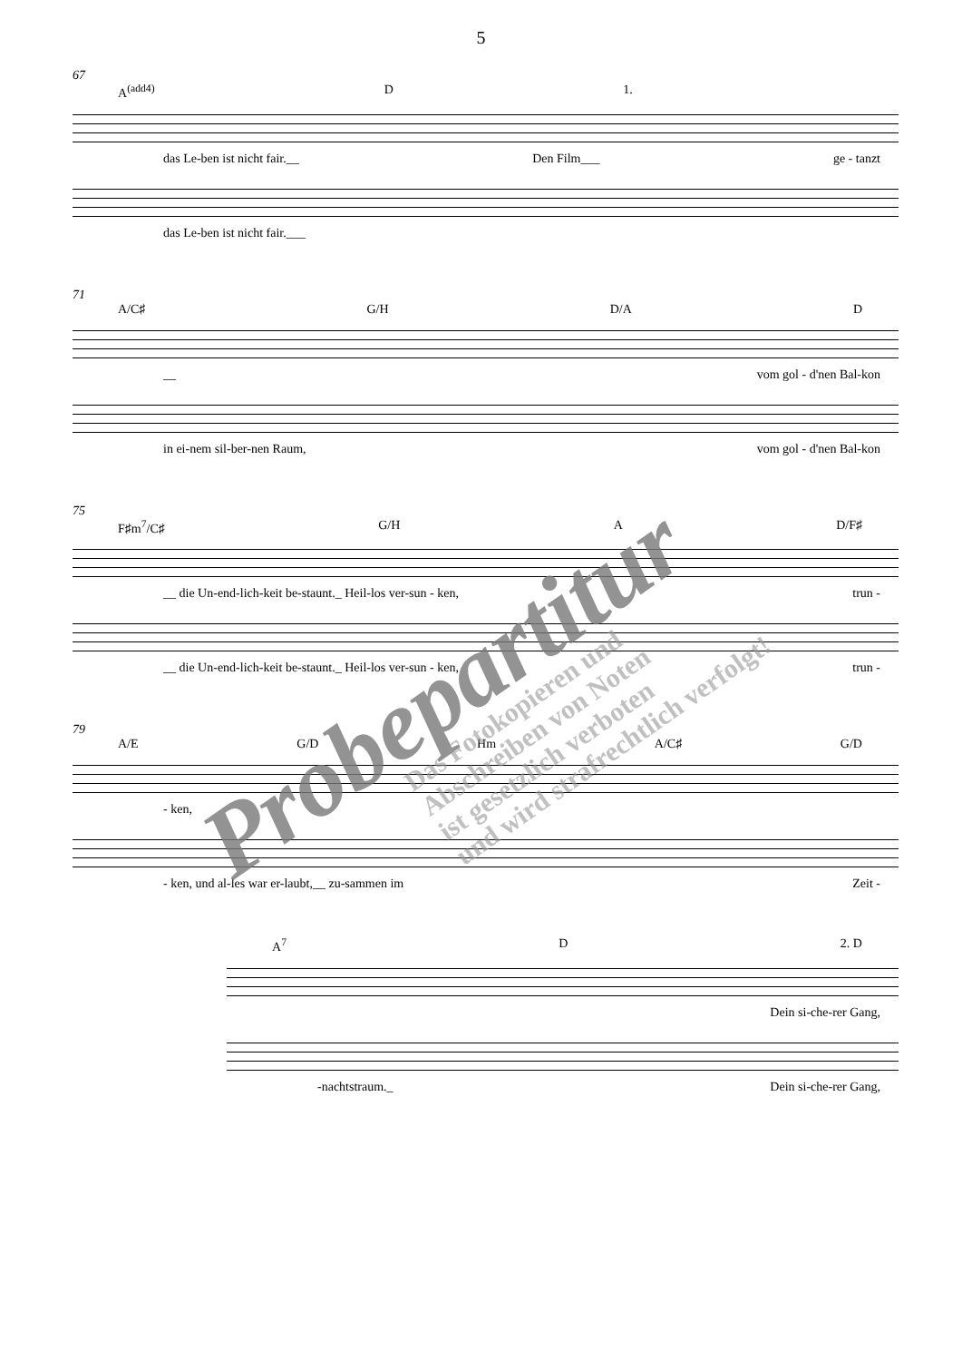5
67
A<sup>(add4)</sup> D 1.
das Le-ben ist nicht fair.__ Den Film___ ge - tanzt
das Le-ben ist nicht fair.___
71
A/C♯ G/H D/A D
__ vom gol - d'nen Bal-kon
in ei-nem sil-ber-nen Raum, vom gol - d'nen Bal-kon
75
F♯m<sup>7</sup>/C♯ G/H A D/F♯
__ die Un-end-lich-keit be-staunt._ Heil-los ver-sun - ken, trun -
__ die Un-end-lich-keit be-staunt._ Heil-los ver-sun - ken, trun -
79
A/E G/D Hm A/C♯ G/D
- ken,
- ken, und al-les war er-laubt,__ zu-sammen im Zeit -
A<sup>7</sup> D 2. D
Dein si-che-rer Gang,
-nachtstraum._ Dein si-che-rer Gang,
Probepartitur
Das Fotokopieren und
Abschreiben von Noten
ist gesetzlich verboten
und wird strafrechtlich verfolgt!